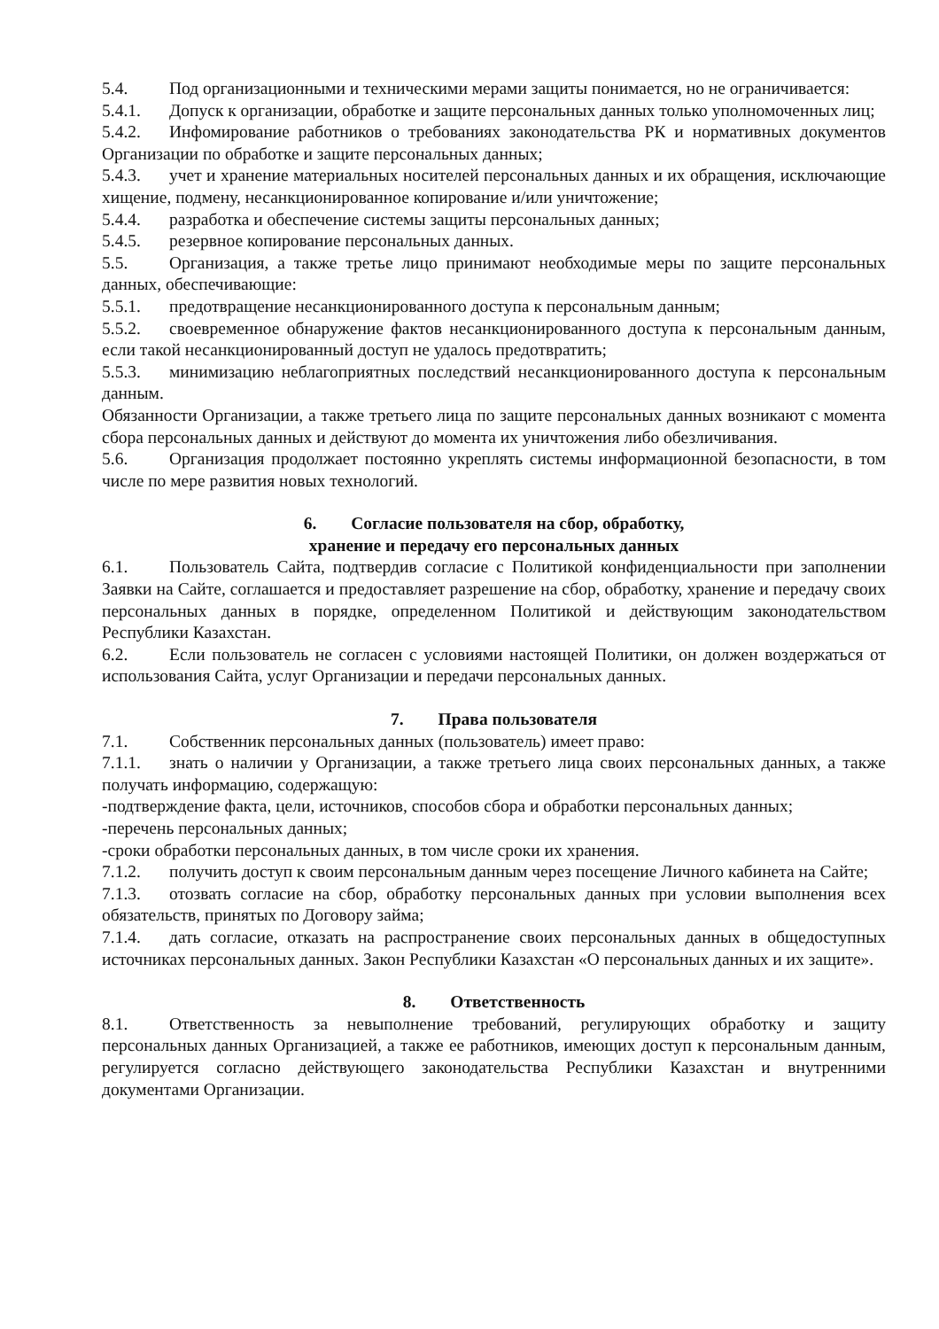5.4. Под организационными и техническими мерами защиты понимается, но не ограничивается:
5.4.1. Допуск к организации, обработке и защите персональных данных только уполномоченных лиц;
5.4.2. Инфомирование работников о требованиях законодательства РК и нормативных документов Организации по обработке и защите персональных данных;
5.4.3. учет и хранение материальных носителей персональных данных и их обращения, исключающие хищение, подмену, несанкционированное копирование и/или уничтожение;
5.4.4. разработка и обеспечение системы защиты персональных данных;
5.4.5. резервное копирование персональных данных.
5.5. Организация, а также третье лицо принимают необходимые меры по защите персональных данных, обеспечивающие:
5.5.1. предотвращение несанкционированного доступа к персональным данным;
5.5.2. своевременное обнаружение фактов несанкционированного доступа к персональным данным, если такой несанкционированный доступ не удалось предотвратить;
5.5.3. минимизацию неблагоприятных последствий несанкционированного доступа к персональным данным.
Обязанности Организации, а также третьего лица по защите персональных данных возникают с момента сбора персональных данных и действуют до момента их уничтожения либо обезличивания.
5.6. Организация продолжает постоянно укреплять системы информационной безопасности, в том числе по мере развития новых технологий.
6. Согласие пользователя на сбор, обработку,
хранение и передачу его персональных данных
6.1. Пользователь Сайта, подтвердив согласие с Политикой конфиденциальности при заполнении Заявки на Сайте, соглашается и предоставляет разрешение на сбор, обработку, хранение и передачу своих персональных данных в порядке, определенном Политикой и действующим законодательством Республики Казахстан.
6.2. Если пользователь не согласен с условиями настоящей Политики, он должен воздержаться от использования Сайта, услуг Организации и передачи персональных данных.
7. Права пользователя
7.1. Собственник персональных данных (пользователь) имеет право:
7.1.1. знать о наличии у Организации, а также третьего лица своих персональных данных, а также получать информацию, содержащую:
-подтверждение факта, цели, источников, способов сбора и обработки персональных данных;
-перечень персональных данных;
-сроки обработки персональных данных, в том числе сроки их хранения.
7.1.2. получить доступ к своим персональным данным через посещение Личного кабинета на Сайте;
7.1.3. отозвать согласие на сбор, обработку персональных данных при условии выполнения всех обязательств, принятых по Договору займа;
7.1.4. дать согласие, отказать на распространение своих персональных данных в общедоступных источниках персональных данных. Закон Республики Казахстан «О персональных данных и их защите».
8. Ответственность
8.1. Ответственность за невыполнение требований, регулирующих обработку и защиту персональных данных Организацией, а также ее работников, имеющих доступ к персональным данным, регулируется согласно действующего законодательства Республики Казахстан и внутренними документами Организации.